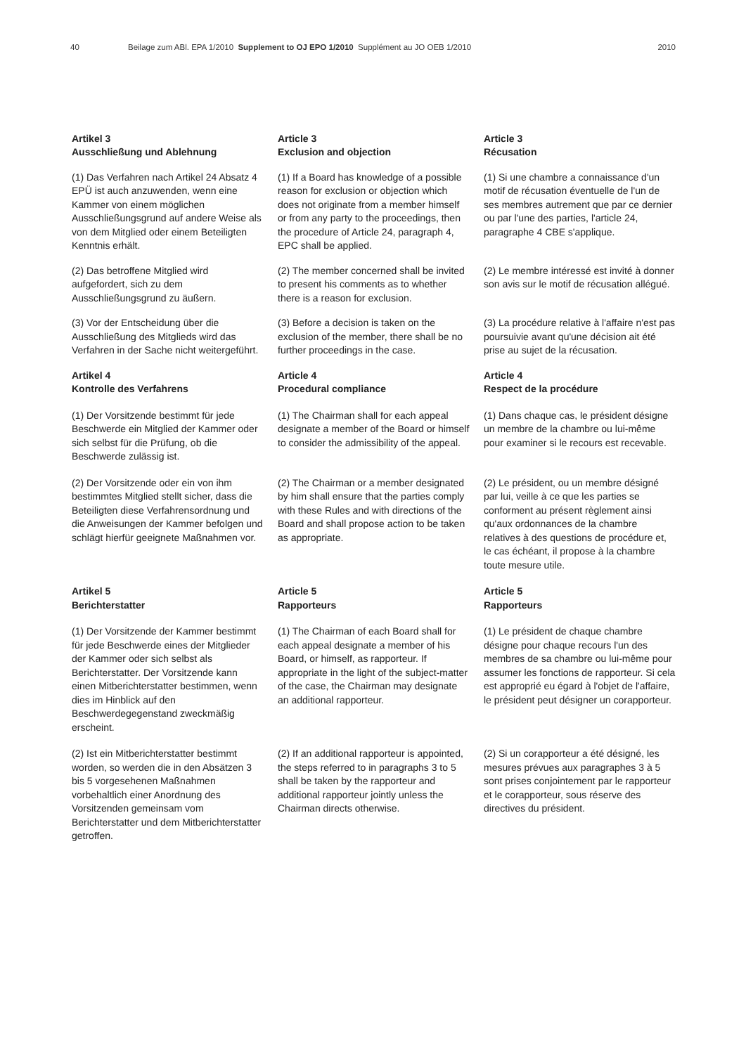40 Beilage zum ABl. EPA 1/2010 Supplement to OJ EPO 1/2010 Supplément au JO OEB 1/2010 2010
Artikel 3
Ausschließung und Ablehnung
Article 3
Exclusion and objection
Article 3
Récusation
(1) Das Verfahren nach Artikel 24 Absatz 4 EPÜ ist auch anzuwenden, wenn eine Kammer von einem möglichen Ausschließungsgrund auf andere Weise als von dem Mitglied oder einem Beteiligten Kenntnis erhält.
(1) If a Board has knowledge of a possible reason for exclusion or objection which does not originate from a member himself or from any party to the proceedings, then the procedure of Article 24, paragraph 4, EPC shall be applied.
(1) Si une chambre a connaissance d'un motif de récusation éventuelle de l'un de ses membres autrement que par ce dernier ou par l'une des parties, l'article 24, paragraphe 4 CBE s'applique.
(2) Das betroffene Mitglied wird aufgefordert, sich zu dem Ausschließungsgrund zu äußern.
(2) The member concerned shall be invited to present his comments as to whether there is a reason for exclusion.
(2) Le membre intéressé est invité à donner son avis sur le motif de récusation allégué.
(3) Vor der Entscheidung über die Ausschließung des Mitglieds wird das Verfahren in der Sache nicht weitergeführt.
(3) Before a decision is taken on the exclusion of the member, there shall be no further proceedings in the case.
(3) La procédure relative à l'affaire n'est pas poursuivie avant qu'une décision ait été prise au sujet de la récusation.
Artikel 4
Kontrolle des Verfahrens
Article 4
Procedural compliance
Article 4
Respect de la procédure
(1) Der Vorsitzende bestimmt für jede Beschwerde ein Mitglied der Kammer oder sich selbst für die Prüfung, ob die Beschwerde zulässig ist.
(1) The Chairman shall for each appeal designate a member of the Board or himself to consider the admissibility of the appeal.
(1) Dans chaque cas, le président désigne un membre de la chambre ou lui-même pour examiner si le recours est recevable.
(2) Der Vorsitzende oder ein von ihm bestimmtes Mitglied stellt sicher, dass die Beteiligten diese Verfahrensordnung und die Anweisungen der Kammer befolgen und schlägt hierfür geeignete Maßnahmen vor.
(2) The Chairman or a member designated by him shall ensure that the parties comply with these Rules and with directions of the Board and shall propose action to be taken as appropriate.
(2) Le président, ou un membre désigné par lui, veille à ce que les parties se conforment au présent règlement ainsi qu'aux ordonnances de la chambre relatives à des questions de procédure et, le cas échéant, il propose à la chambre toute mesure utile.
Artikel 5
Berichterstatter
Article 5
Rapporteurs
Article 5
Rapporteurs
(1) Der Vorsitzende der Kammer bestimmt für jede Beschwerde eines der Mitglieder der Kammer oder sich selbst als Berichterstatter. Der Vorsitzende kann einen Mitberichterstatter bestimmen, wenn dies im Hinblick auf den Beschwerdegegenstand zweckmäßig erscheint.
(1) The Chairman of each Board shall for each appeal designate a member of his Board, or himself, as rapporteur. If appropriate in the light of the subject-matter of the case, the Chairman may designate an additional rapporteur.
(1) Le président de chaque chambre désigne pour chaque recours l'un des membres de sa chambre ou lui-même pour assumer les fonctions de rapporteur. Si cela est approprié eu égard à l'objet de l'affaire, le président peut désigner un corapporteur.
(2) Ist ein Mitberichterstatter bestimmt worden, so werden die in den Absätzen 3 bis 5 vorgesehenen Maßnahmen vorbehaltlich einer Anordnung des Vorsitzenden gemeinsam vom Berichterstatter und dem Mitberichterstatter getroffen.
(2) If an additional rapporteur is appointed, the steps referred to in paragraphs 3 to 5 shall be taken by the rapporteur and additional rapporteur jointly unless the Chairman directs otherwise.
(2) Si un corapporteur a été désigné, les mesures prévues aux paragraphes 3 à 5 sont prises conjointement par le rapporteur et le corapporteur, sous réserve des directives du président.